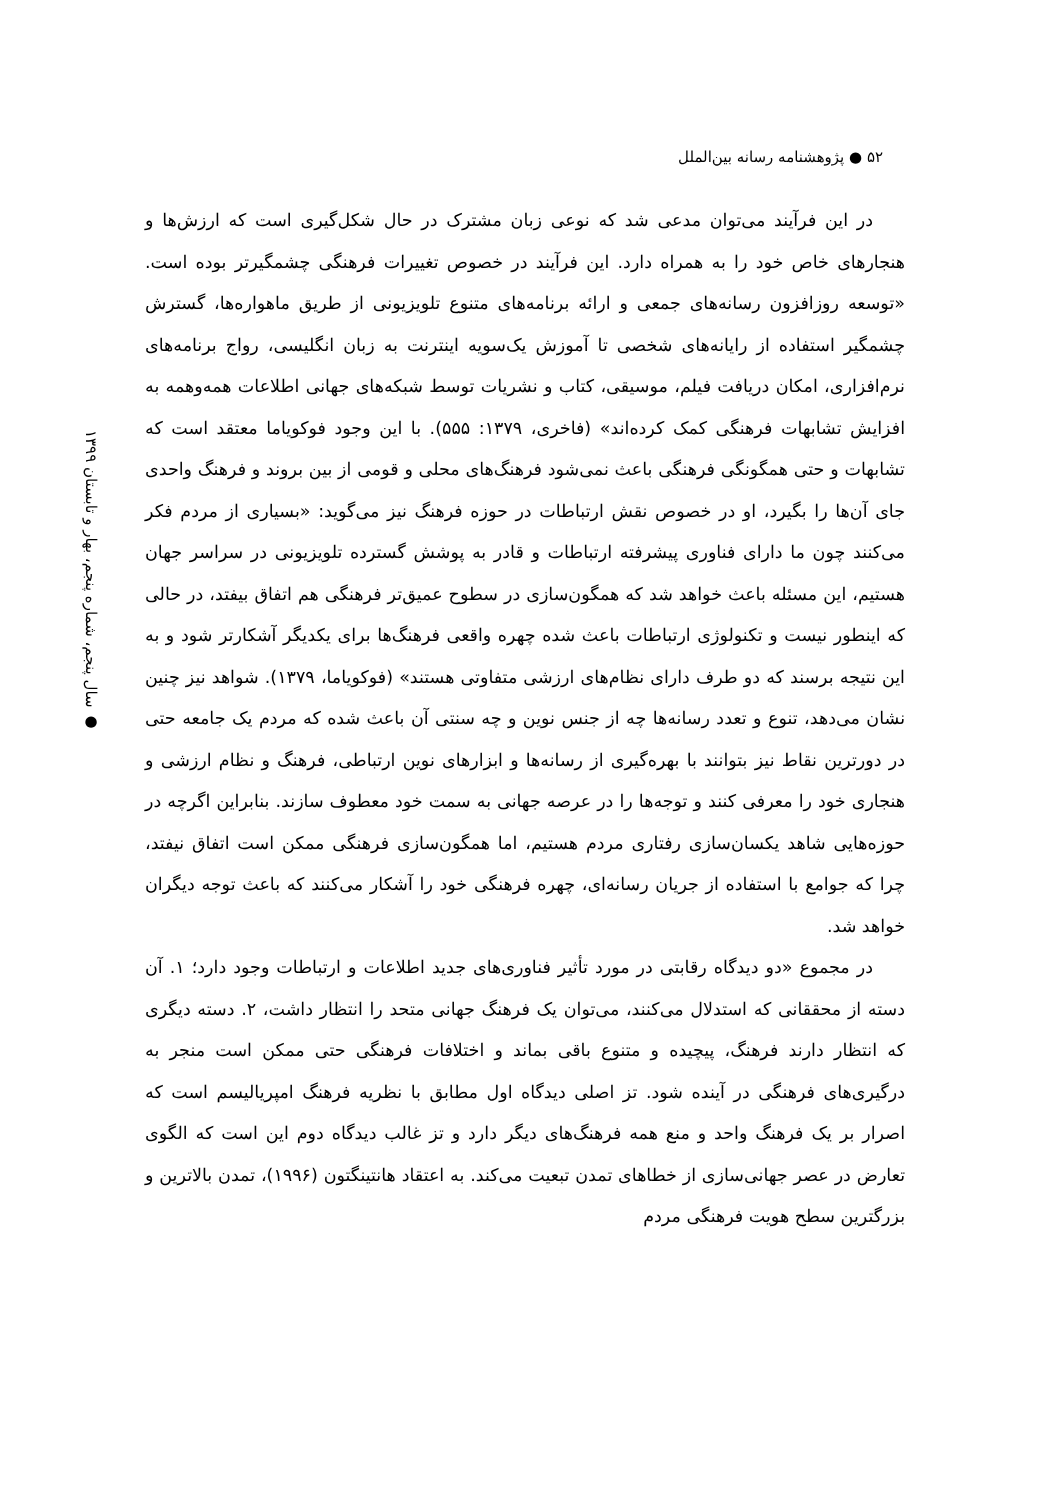۵۲ ● پژوهشنامه رسانه بین‌الملل
● سال پنجم، شماره پنجم، بهار و تابستان ۱۳۹۹
در این فرآیند می‌توان مدعی شد که نوعی زبان مشترک در حال شکل‌گیری است که ارزش‌ها و هنجارهای خاص خود را به همراه دارد. این فرآیند در خصوص تغییرات فرهنگی چشمگیرتر بوده است. «توسعه روزافزون رسانه‌های جمعی و ارائه برنامه‌های متنوع تلویزیونی از طریق ماهواره‌ها، گسترش چشمگیر استفاده از رایانه‌های شخصی تا آموزش یک‌سویه اینترنت به زبان انگلیسی، رواج برنامه‌های نرم‌افزاری، امکان دریافت فیلم، موسیقی، کتاب و نشریات توسط شبکه‌های جهانی اطلاعات همه‌وهمه به افزایش تشابهات فرهنگی کمک کرده‌اند» (فاخری، ۱۳۷۹: ۵۵۵). با این وجود فوکویاما معتقد است که تشابهات و حتی همگونگی فرهنگی باعث نمی‌شود فرهنگ‌های محلی و قومی از بین بروند و فرهنگ واحدی جای آن‌ها را بگیرد، او در خصوص نقش ارتباطات در حوزه فرهنگ نیز می‌گوید: «بسیاری از مردم فکر می‌کنند چون ما دارای فناوری پیشرفته ارتباطات و قادر به پوشش گسترده تلویزیونی در سراسر جهان هستیم، این مسئله باعث خواهد شد که همگون‌سازی در سطوح عمیق‌تر فرهنگی هم اتفاق بیفتد، در حالی که اینطور نیست و تکنولوژی ارتباطات باعث شده چهره واقعی فرهنگ‌ها برای یکدیگر آشکارتر شود و به این نتیجه برسند که دو طرف دارای نظام‌های ارزشی متفاوتی هستند» (فوکویاما، ۱۳۷۹). شواهد نیز چنین نشان می‌دهد، تنوع و تعدد رسانه‌ها چه از جنس نوین و چه سنتی آن باعث شده که مردم یک جامعه حتی در دورترین نقاط نیز بتوانند با بهره‌گیری از رسانه‌ها و ابزارهای نوین ارتباطی، فرهنگ و نظام ارزشی و هنجاری خود را معرفی کنند و توجه‌ها را در عرصه جهانی به سمت خود معطوف سازند. بنابراین اگرچه در حوزه‌هایی شاهد یکسان‌سازی رفتاری مردم هستیم، اما همگون‌سازی فرهنگی ممکن است اتفاق نیفتد، چرا که جوامع با استفاده از جریان رسانه‌ای، چهره فرهنگی خود را آشکار می‌کنند که باعث توجه دیگران خواهد شد.
در مجموع «دو دیدگاه رقابتی در مورد تأثیر فناوری‌های جدید اطلاعات و ارتباطات وجود دارد؛ ۱. آن دسته از محققانی که استدلال می‌کنند، می‌توان یک فرهنگ جهانی متحد را انتظار داشت، ۲. دسته دیگری که انتظار دارند فرهنگ، پیچیده و متنوع باقی بماند و اختلافات فرهنگی حتی ممکن است منجر به درگیری‌های فرهنگی در آینده شود. تز اصلی دیدگاه اول مطابق با نظریه فرهنگ امپریالیسم است که اصرار بر یک فرهنگ واحد و منع همه فرهنگ‌های دیگر دارد و تز غالب دیدگاه دوم این است که الگوی تعارض در عصر جهانی‌سازی از خطاهای تمدن تبعیت می‌کند. به اعتقاد هانتینگتون (۱۹۹۶)، تمدن بالاترین و بزرگترین سطح هویت فرهنگی مردم